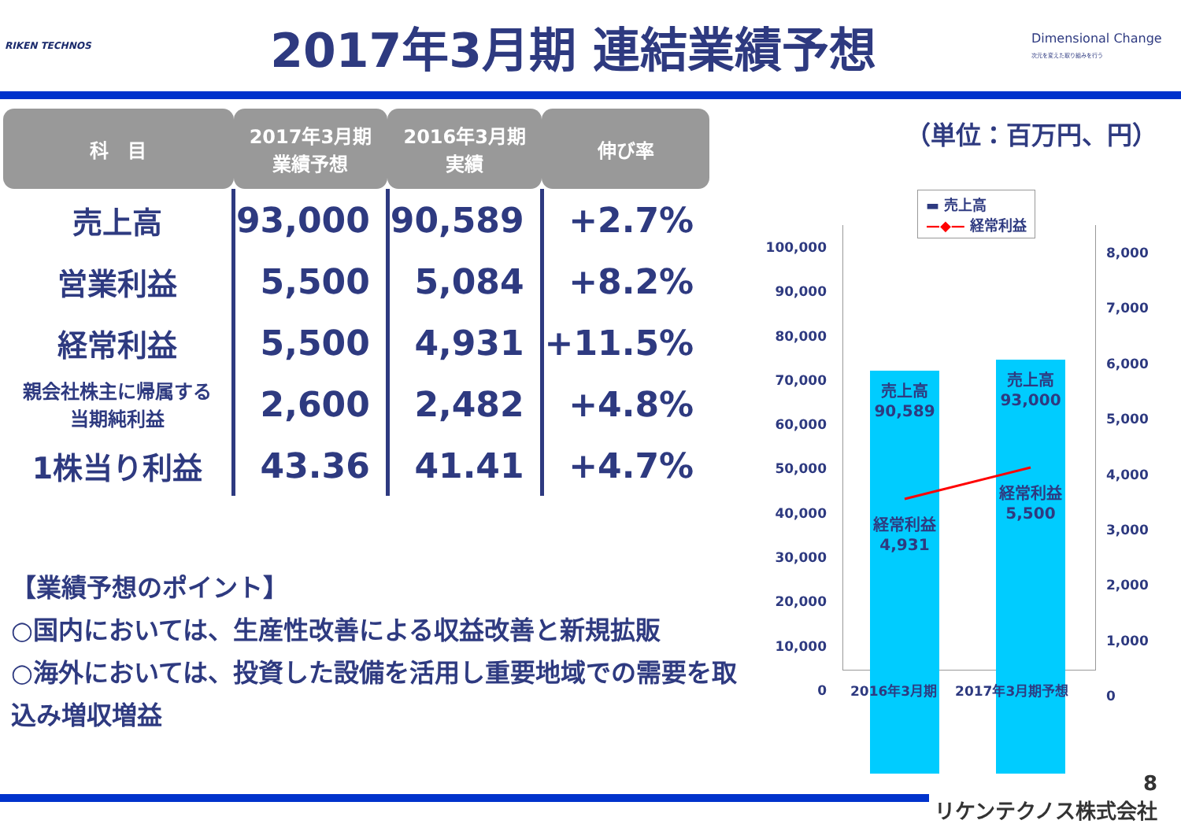RIKEN TECHNOS
2017年3月期 連結業績予想
Dimensional Change
次元を変えた取り組みを行う
| 科 目 | 2017年3月期 業績予想 | 2016年3月期 実績 | 伸び率 |
| --- | --- | --- | --- |
| 売上高 | 93,000 | 90,589 | +2.7% |
| 営業利益 | 5,500 | 5,084 | +8.2% |
| 経常利益 | 5,500 | 4,931 | +11.5% |
| 親会社株主に帰属する 当期純利益 | 2,600 | 2,482 | +4.8% |
| 1株当り利益 | 43.36 | 41.41 | +4.7% |
【業績予想のポイント】
○国内においては、生産性改善による収益改善と新規拡販
○海外においては、投資した設備を活用し重要地域での需要を取込み増収増益
（単位：百万円、円）
▬ 売上高
—◆— 経常利益
100,000
90,000
80,000
70,000
60,000
50,000
40,000
30,000
20,000
10,000
0
売上高
90,589
売上高
93,000
経常利益
4,931
経常利益
5,500
8,000
7,000
6,000
5,000
4,000
3,000
2,000
1,000
0
2016年3月期　 2017年3月期予想
8
リケンテクノス株式会社